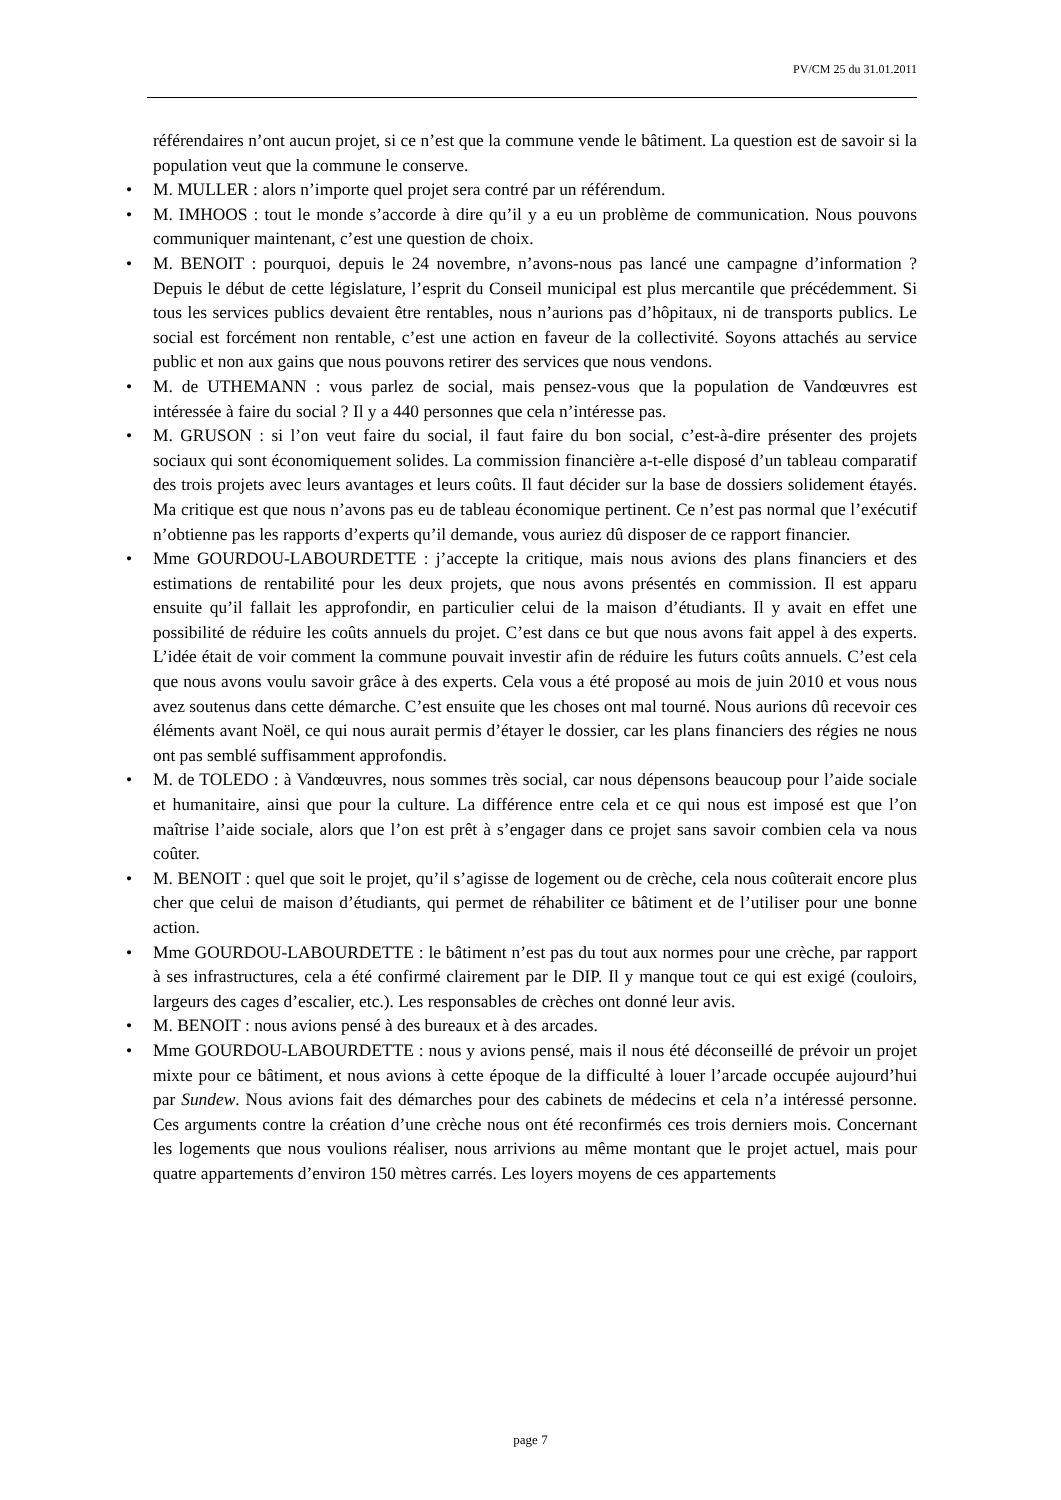PV/CM 25 du 31.01.2011
référendaires n’ont aucun projet, si ce n’est que la commune vende le bâtiment. La question est de savoir si la population veut que la commune le conserve.
• M. MULLER : alors n’importe quel projet sera contré par un référendum.
• M. IMHOOS : tout le monde s’accorde à dire qu’il y a eu un problème de communication. Nous pouvons communiquer maintenant, c’est une question de choix.
• M. BENOIT : pourquoi, depuis le 24 novembre, n’avons-nous pas lancé une campagne d’information ? Depuis le début de cette législature, l’esprit du Conseil municipal est plus mercantile que précédemment. Si tous les services publics devaient être rentables, nous n’aurions pas d’hôpitaux, ni de transports publics. Le social est forcément non rentable, c’est une action en faveur de la collectivité. Soyons attachés au service public et non aux gains que nous pouvons retirer des services que nous vendons.
• M. de UTHEMANN : vous parlez de social, mais pensez-vous que la population de Vandœuvres est intéressée à faire du social ? Il y a 440 personnes que cela n’intéresse pas.
• M. GRUSON : si l’on veut faire du social, il faut faire du bon social, c’est-à-dire présenter des projets sociaux qui sont économiquement solides. La commission financière a-t-elle disposé d’un tableau comparatif des trois projets avec leurs avantages et leurs coûts. Il faut décider sur la base de dossiers solidement étayés. Ma critique est que nous n’avons pas eu de tableau économique pertinent. Ce n’est pas normal que l’exécutif n’obtienne pas les rapports d’experts qu’il demande, vous auriez dû disposer de ce rapport financier.
• Mme GOURDOU-LABOURDETTE : j’accepte la critique, mais nous avions des plans financiers et des estimations de rentabilité pour les deux projets, que nous avons présentés en commission. Il est apparu ensuite qu’il fallait les approfondir, en particulier celui de la maison d’étudiants. Il y avait en effet une possibilité de réduire les coûts annuels du projet. C’est dans ce but que nous avons fait appel à des experts. L’idée était de voir comment la commune pouvait investir afin de réduire les futurs coûts annuels. C’est cela que nous avons voulu savoir grâce à des experts. Cela vous a été proposé au mois de juin 2010 et vous nous avez soutenus dans cette démarche. C’est ensuite que les choses ont mal tourné. Nous aurions dû recevoir ces éléments avant Noël, ce qui nous aurait permis d’étayer le dossier, car les plans financiers des régies ne nous ont pas semblé suffisamment approfondis.
• M. de TOLEDO : à Vandœuvres, nous sommes très social, car nous dépensons beaucoup pour l’aide sociale et humanitaire, ainsi que pour la culture. La différence entre cela et ce qui nous est imposé est que l’on maîtrise l’aide sociale, alors que l’on est prêt à s’engager dans ce projet sans savoir combien cela va nous coûter.
• M. BENOIT : quel que soit le projet, qu’il s’agisse de logement ou de crèche, cela nous coûterait encore plus cher que celui de maison d’étudiants, qui permet de réhabiliter ce bâtiment et de l’utiliser pour une bonne action.
• Mme GOURDOU-LABOURDETTE : le bâtiment n’est pas du tout aux normes pour une crèche, par rapport à ses infrastructures, cela a été confirmé clairement par le DIP. Il y manque tout ce qui est exigé (couloirs, largeurs des cages d’escalier, etc.). Les responsables de crèches ont donné leur avis.
• M. BENOIT : nous avions pensé à des bureaux et à des arcades.
• Mme GOURDOU-LABOURDETTE : nous y avions pensé, mais il nous été déconseillé de prévoir un projet mixte pour ce bâtiment, et nous avions à cette époque de la difficulté à louer l’arcade occupée aujourd’hui par Sundew. Nous avions fait des démarches pour des cabinets de médecins et cela n’a intéressé personne. Ces arguments contre la création d’une crèche nous ont été reconfirmés ces trois derniers mois. Concernant les logements que nous voulions réaliser, nous arrivions au même montant que le projet actuel, mais pour quatre appartements d’environ 150 mètres carrés. Les loyers moyens de ces appartements
page 7